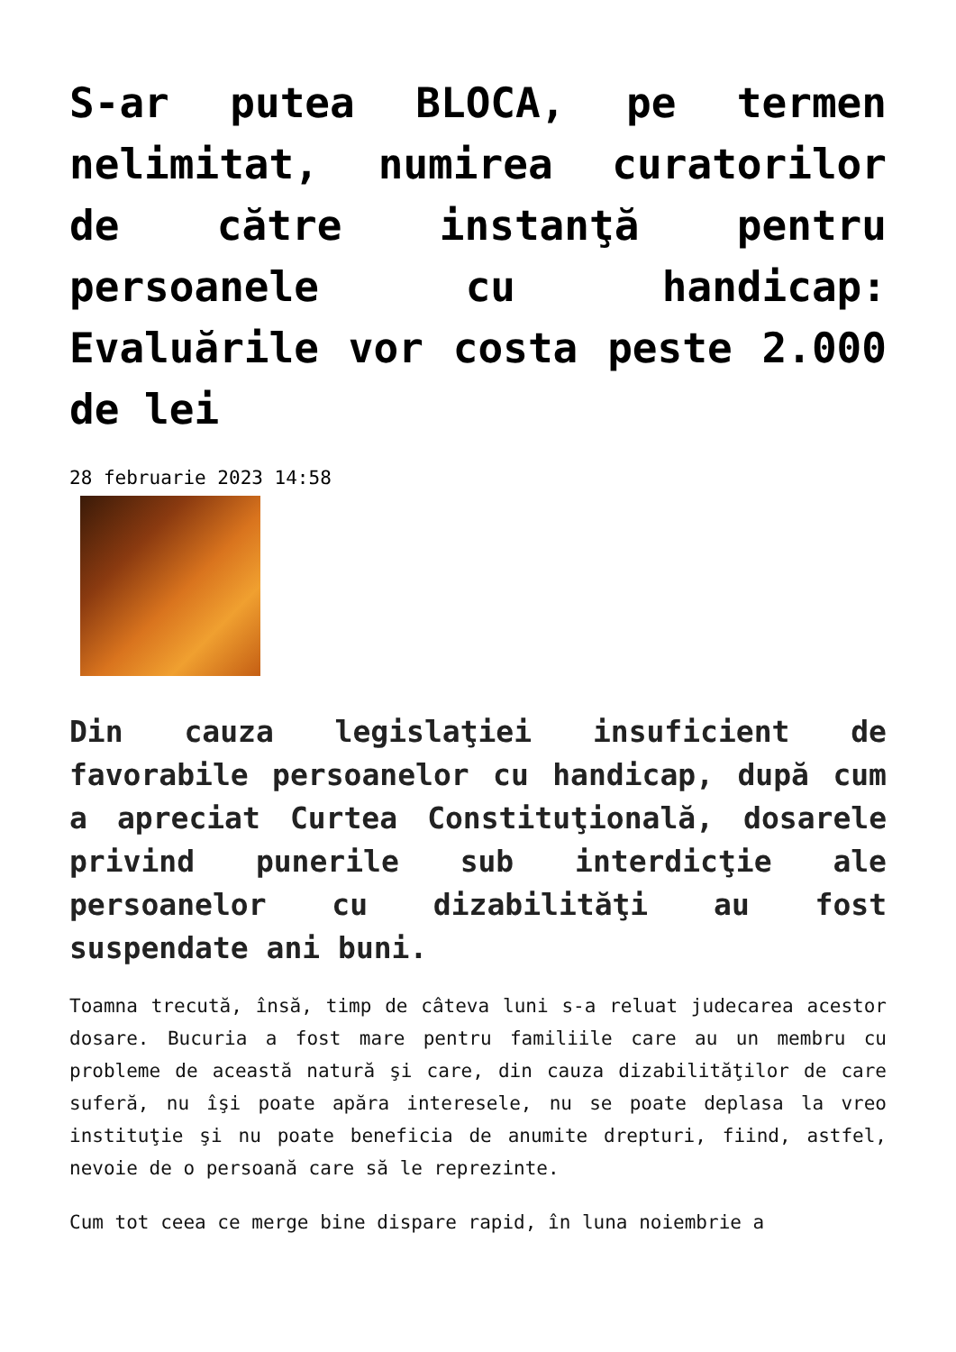S-ar putea BLOCA, pe termen nelimitat, numirea curatorilor de către instanţă pentru persoanele cu handicap: Evaluările vor costa peste 2.000 de lei
28 februarie 2023 14:58
Din cauza legislaţiei insuficient de favorabile persoanelor cu handicap, după cum a apreciat Curtea Constituţională, dosarele privind punerile sub interdicţie ale persoanelor cu dizabilităţi au fost suspendate ani buni.
Toamna trecută, însă, timp de câteva luni s-a reluat judecarea acestor dosare. Bucuria a fost mare pentru familiile care au un membru cu probleme de această natură şi care, din cauza dizabilităţilor de care suferă, nu îşi poate apăra interesele, nu se poate deplasa la vreo instituţie şi nu poate beneficia de anumite drepturi, fiind, astfel, nevoie de o persoană care să le reprezinte.
Cum tot ceea ce merge bine dispare rapid, în luna noiembrie a